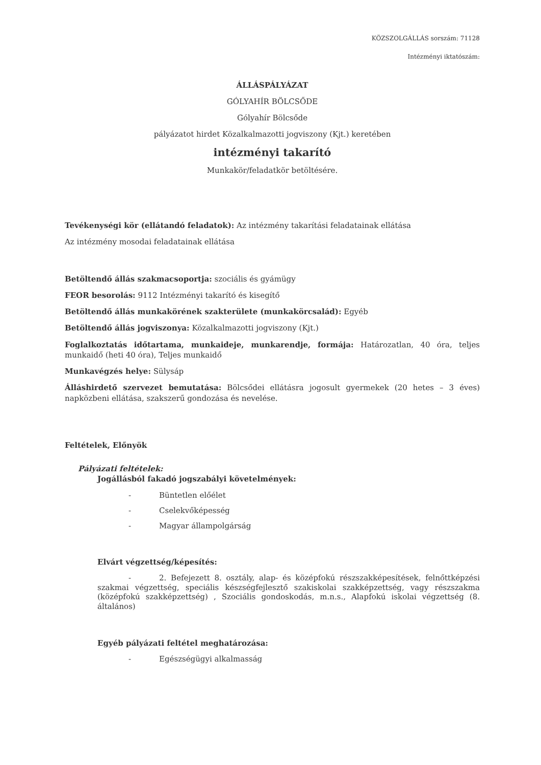KÖZSZOLGÁLLÁS sorszám: 71128
Intézményi iktatószám:
ÁLLÁSPÁLYÁZAT
GÓLYAHÍR BÖLCSŐDE
Gólyahír Bölcsőde
pályázatot hirdet Közalkalmazotti jogviszony (Kjt.) keretében
intézményi takarító
Munkakör/feladatkör betöltésére.
Tevékenységi kör (ellátandó feladatok): Az intézmény takarítási feladatainak ellátása
Az intézmény mosodai feladatainak ellátása
Betöltendő állás szakmacsoportja: szociális és gyámügy
FEOR besorolás: 9112 Intézményi takarító és kisegítő
Betöltendő állás munkakörének szakterülete (munkakörcsalád): Egyéb
Betöltendő állás jogviszonya: Közalkalmazotti jogviszony (Kjt.)
Foglalkoztatás időtartama, munkaideje, munkarendje, formája: Határozatlan, 40 óra, teljes munkaidő (heti 40 óra), Teljes munkaidő
Munkavégzés helye: Sülysáp
Álláshirdető szervezet bemutatása: Bölcsődei ellátásra jogosult gyermekek (20 hetes – 3 éves) napközbeni ellátása, szakszerű gondozása és nevelése.
Feltételek, Előnyök
Pályázati feltételek:
Jogállásból fakadó jogszabályi követelmények:
- Büntetlen előélet
- Cselekvőképesség
- Magyar állampolgárság
Elvárt végzettség/képesítés:
- 2. Befejezett 8. osztály, alap- és középfokú részszakképesítések, felnőttképzési szakmai végzettség, speciális készségfejlesztő szakiskolai szakképzettség, vagy részszakma (középfokú szakképzettség) , Szociális gondoskodás, m.n.s., Alapfokú iskolai végzettség (8. általános)
Egyéb pályázati feltétel meghatározása:
- Egészségügyi alkalmasság